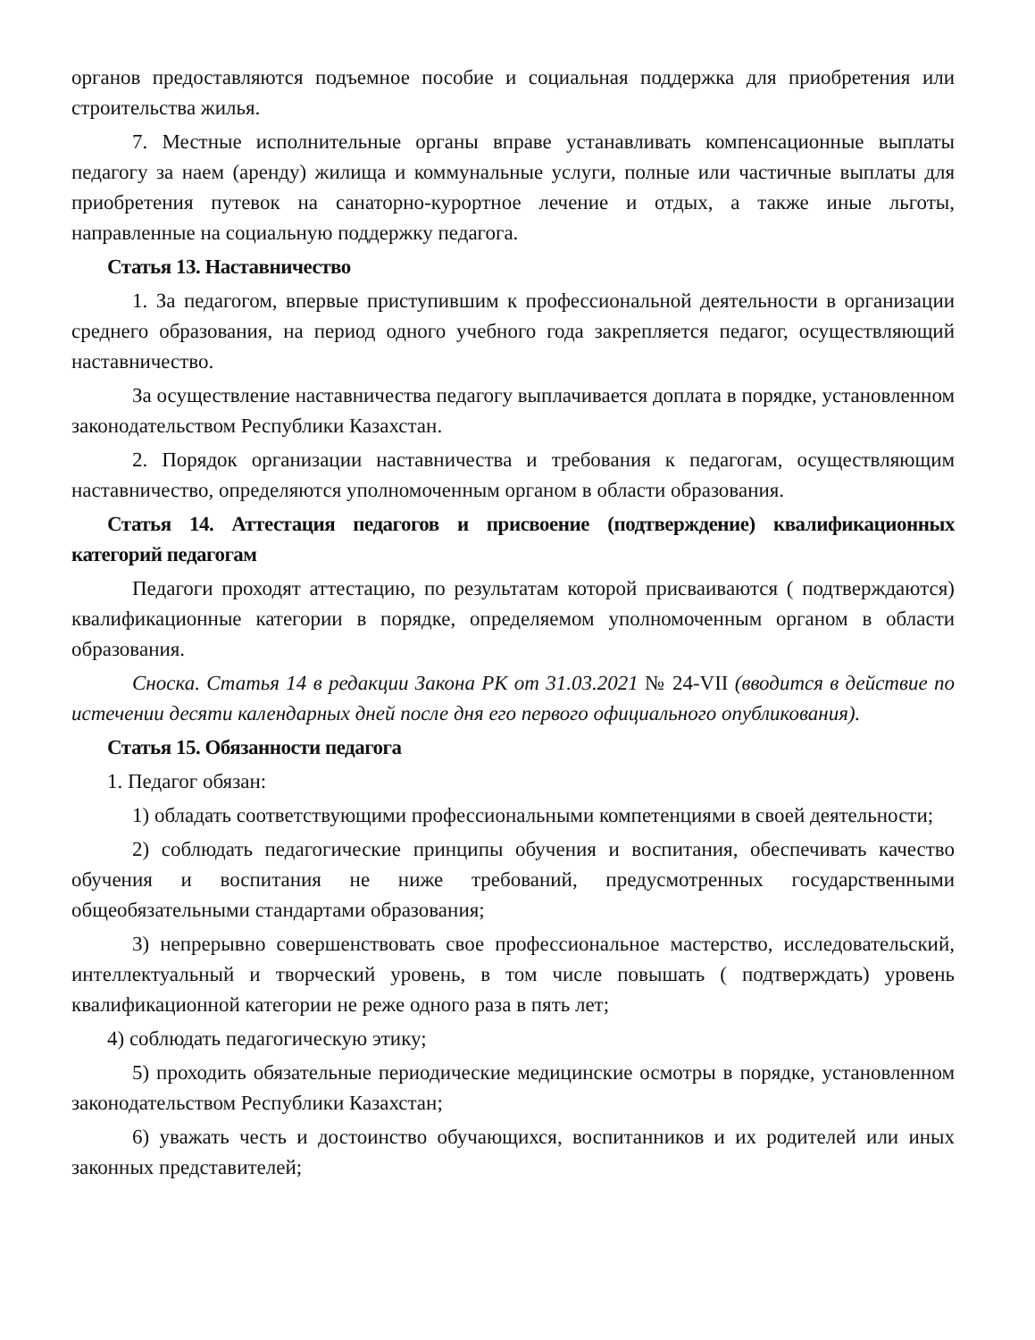органов предоставляются подъемное пособие и социальная поддержка для приобретения или строительства жилья.
7. Местные исполнительные органы вправе устанавливать компенсационные выплаты педагогу за наем (аренду) жилища и коммунальные услуги, полные или частичные выплаты для приобретения путевок на санаторно-курортное лечение и отдых, а также иные льготы, направленные на социальную поддержку педагога.
Статья 13. Наставничество
1. За педагогом, впервые приступившим к профессиональной деятельности в организации среднего образования, на период одного учебного года закрепляется педагог, осуществляющий наставничество.
За осуществление наставничества педагогу выплачивается доплата в порядке, установленном законодательством Республики Казахстан.
2. Порядок организации наставничества и требования к педагогам, осуществляющим наставничество, определяются уполномоченным органом в области образования.
Статья 14. Аттестация педагогов и присвоение (подтверждение) квалификационных категорий педагогам
Педагоги проходят аттестацию, по результатам которой присваиваются ( подтверждаются) квалификационные категории в порядке, определяемом уполномоченным органом в области образования.
Сноска. Статья 14 в редакции Закона РК от 31.03.2021 № 24-VII (вводится в действие по истечении десяти календарных дней после дня его первого официального опубликования).
Статья 15. Обязанности педагога
1. Педагог обязан:
1) обладать соответствующими профессиональными компетенциями в своей деятельности;
2) соблюдать педагогические принципы обучения и воспитания, обеспечивать качество обучения и воспитания не ниже требований, предусмотренных государственными общеобязательными стандартами образования;
3) непрерывно совершенствовать свое профессиональное мастерство, исследовательский, интеллектуальный и творческий уровень, в том числе повышать ( подтверждать) уровень квалификационной категории не реже одного раза в пять лет;
4) соблюдать педагогическую этику;
5) проходить обязательные периодические медицинские осмотры в порядке, установленном законодательством Республики Казахстан;
6) уважать честь и достоинство обучающихся, воспитанников и их родителей или иных законных представителей;